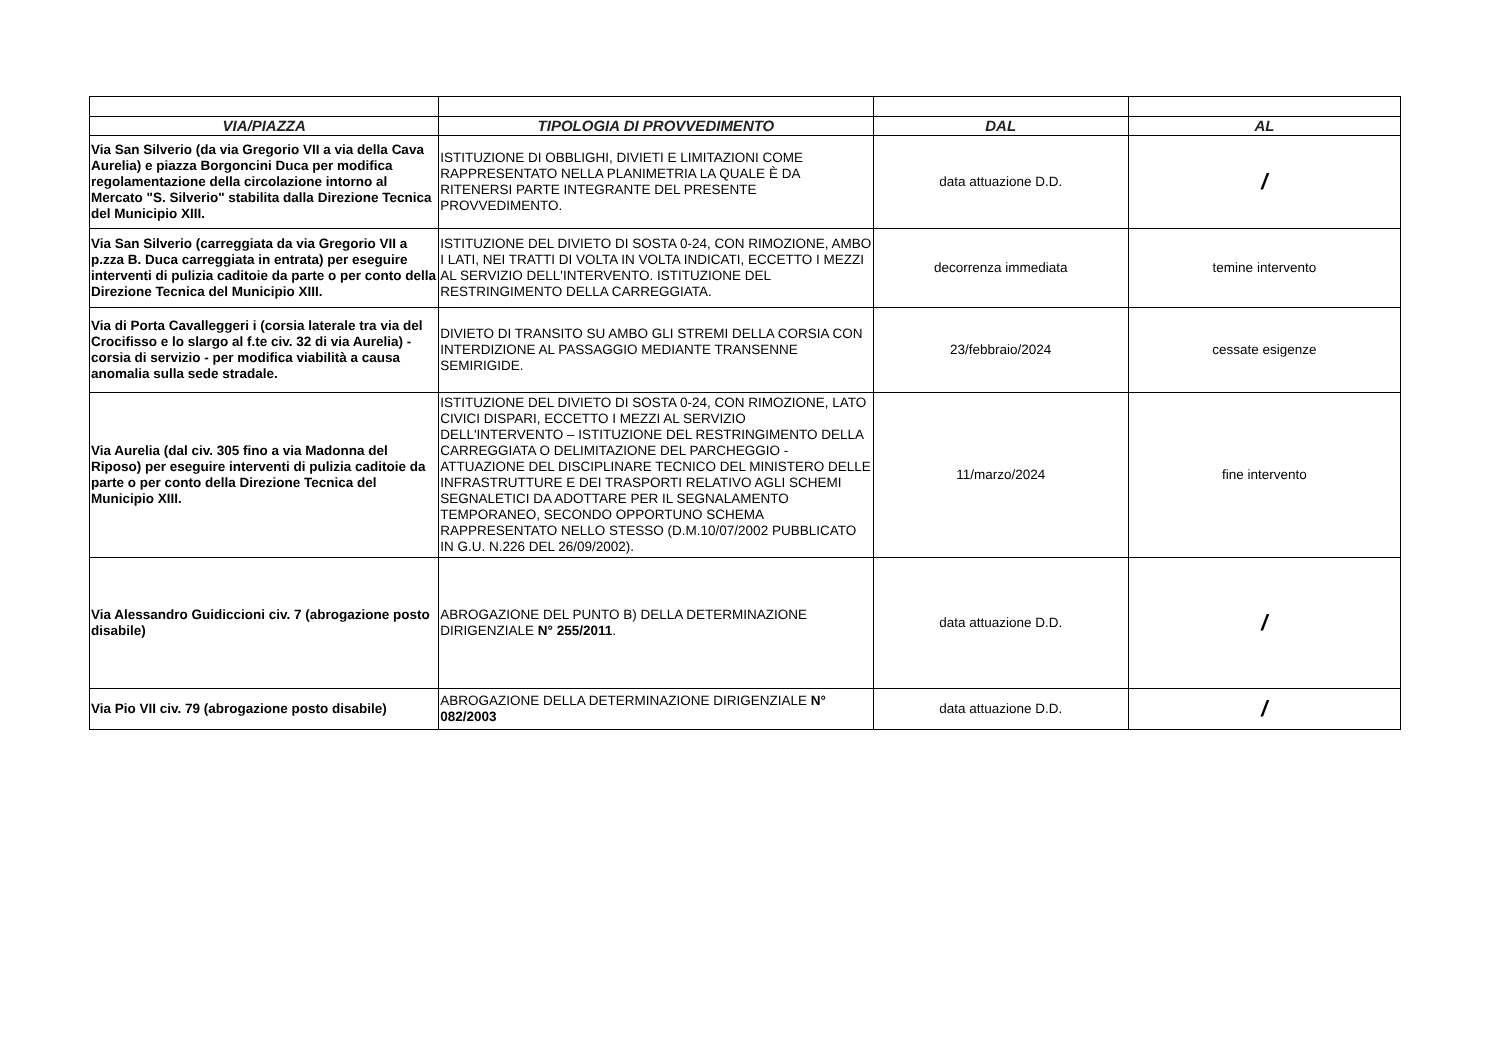| VIA/PIAZZA | TIPOLOGIA DI PROVVEDIMENTO | DAL | AL |
| --- | --- | --- | --- |
| Via San Silverio (da via Gregorio VII a via della Cava Aurelia) e piazza Borgoncini Duca per modifica regolamentazione della circolazione intorno al Mercato "S. Silverio" stabilita dalla Direzione Tecnica del Municipio XIII. | ISTITUZIONE DI OBBLIGHI, DIVIETI E LIMITAZIONI COME RAPPRESENTATO NELLA PLANIMETRIA LA QUALE È DA RITENERSI PARTE INTEGRANTE DEL PRESENTE PROVVEDIMENTO. | data attuazione D.D. | / |
| Via San Silverio (carreggiata da via Gregorio VII a p.zza B. Duca carreggiata in entrata) per eseguire interventi di pulizia caditoie da parte o per conto della Direzione Tecnica del Municipio XIII. | ISTITUZIONE DEL DIVIETO DI SOSTA 0-24, CON RIMOZIONE, AMBO I LATI, NEI TRATTI DI VOLTA IN VOLTA INDICATI, ECCETTO I MEZZI AL SERVIZIO DELL'INTERVENTO. ISTITUZIONE DEL RESTRINGIMENTO DELLA CARREGGIATA. | decorrenza immediata | temine intervento |
| Via di Porta Cavalleggeri i (corsia laterale tra via del Crocifisso e lo slargo al f.te civ. 32 di via Aurelia) - corsia di servizio - per modifica viabilità a causa anomalia sulla sede stradale. | DIVIETO DI TRANSITO SU AMBO GLI STREMI DELLA CORSIA CON INTERDIZIONE AL PASSAGGIO MEDIANTE TRANSENNE SEMIRIGIDE. | 23/febbraio/2024 | cessate esigenze |
| Via Aurelia (dal civ. 305 fino a via Madonna del Riposo) per eseguire interventi di pulizia caditoie da parte o per conto della Direzione Tecnica del Municipio XIII. | ISTITUZIONE DEL DIVIETO DI SOSTA 0-24, CON RIMOZIONE, LATO CIVICI DISPARI, ECCETTO I MEZZI AL SERVIZIO DELL'INTERVENTO – ISTITUZIONE DEL RESTRINGIMENTO DELLA CARREGGIATA O DELIMITAZIONE DEL PARCHEGGIO - ATTUAZIONE DEL DISCIPLINARE TECNICO DEL MINISTERO DELLE INFRASTRUTTURE E DEI TRASPORTI RELATIVO AGLI SCHEMI SEGNALETICI DA ADOTTARE PER IL SEGNALAMENTO TEMPORANEO, SECONDO OPPORTUNO SCHEMA RAPPRESENTATO NELLO STESSO (D.M.10/07/2002 PUBBLICATO IN G.U. N.226 DEL 26/09/2002). | 11/marzo/2024 | fine intervento |
| Via Alessandro Guidiccioni civ. 7 (abrogazione posto disabile) | ABROGAZIONE DEL PUNTO B) DELLA DETERMINAZIONE DIRIGENZIALE N° 255/2011 . | data attuazione D.D. | / |
| Via Pio VII civ. 79 (abrogazione posto disabile) | ABROGAZIONE DELLA DETERMINAZIONE DIRIGENZIALE N° 082/2003 | data attuazione D.D. | / |